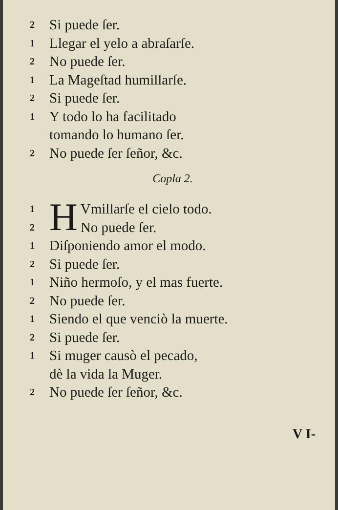2 Si puede ſer.
1 Llegar el yelo a abraſarſe.
2 No puede ſer.
1 La Mageſtad humillarſe.
2 Si puede ſer.
1 Y todo lo ha facilitado
tomando lo humano ſer.
2 No puede ſer ſeñor, &c.
Copla 2.
1
2 H Vmillarſe el cielo todo.
No puede ſer.
1 Diſponiendo amor el modo.
2 Si puede ſer.
1 Niño hermoſo, y el mas fuerte.
2 No puede ſer.
1 Siendo el que venciò la muerte.
2 Si puede ſer.
1 Si muger causò el pecado,
dè la vida la Muger.
2 No puede ſer ſeñor, &c.
V I-